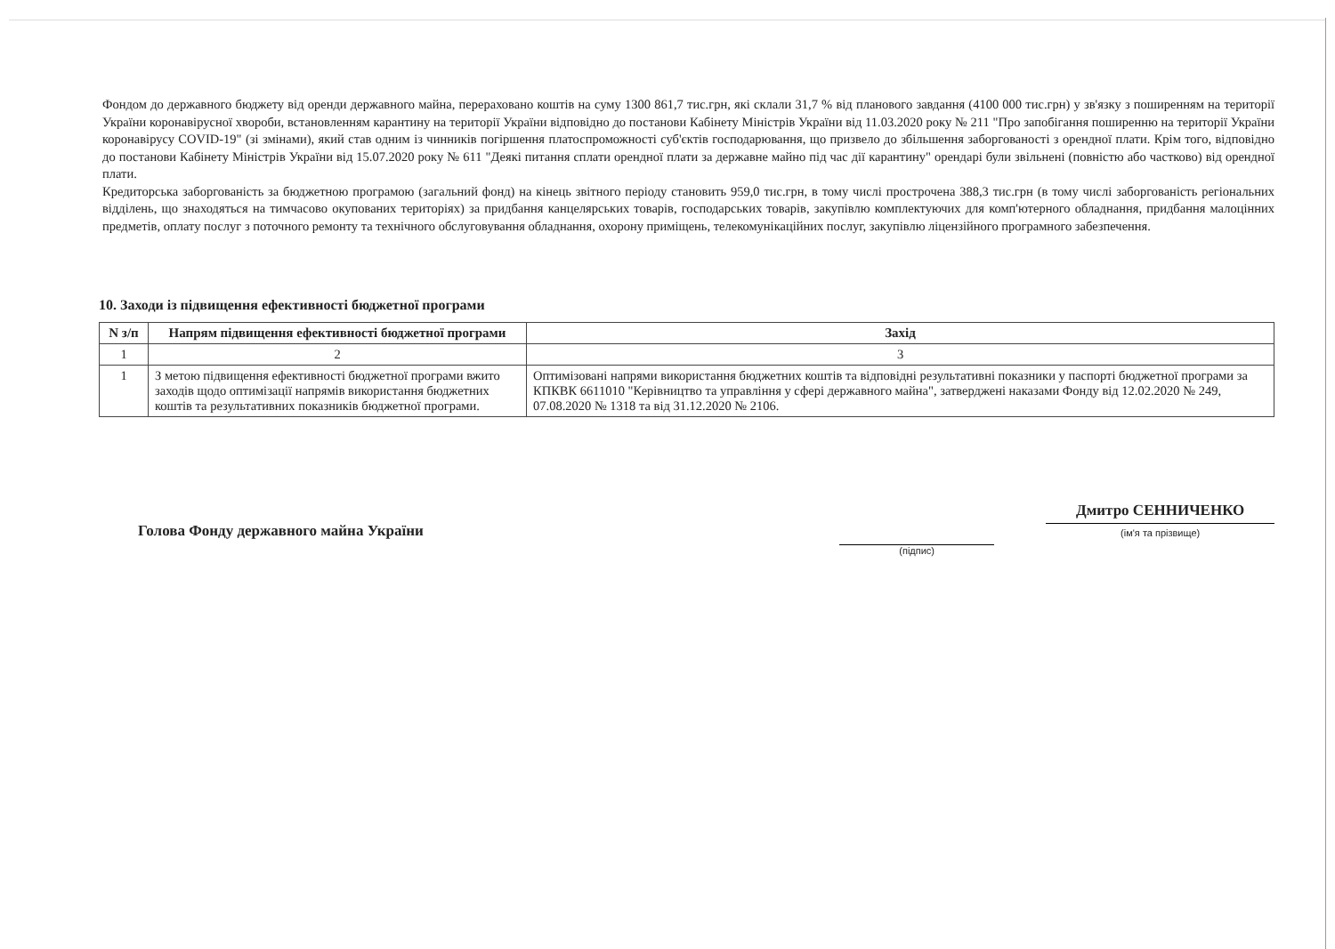Фондом до державного бюджету від оренди державного майна, перераховано коштів на суму 1300 861,7 тис.грн, які склали 31,7 % від планового завдання (4100 000 тис.грн) у зв'язку з поширенням на території України коронавірусної хвороби, встановленням карантину на території України відповідно до постанови Кабінету Міністрів України від 11.03.2020 року № 211 "Про запобігання поширенню на території України коронавірусу COVID-19" (зі змінами), який став одним із чинників погіршення платоспроможності суб'єктів господарювання, що призвело до збільшення заборгованості з орендної плати. Крім того, відповідно до постанови Кабінету Міністрів України від 15.07.2020 року № 611 "Деякі питання сплати орендної плати за державне майно під час дії карантину" орендарі були звільнені (повністю або частково) від орендної плати.
Кредиторська заборгованість за бюджетною програмою (загальний фонд) на кінець звітного періоду становить 959,0 тис.грн, в тому числі прострочена 388,3 тис.грн (в тому числі заборгованість регіональних відділень, що знаходяться на тимчасово окупованих територіях) за придбання канцелярських товарів, господарських товарів, закупівлю комплектуючих для комп'ютерного обладнання, придбання малоцінних предметів, оплату послуг з поточного ремонту та технічного обслуговування обладнання, охорону приміщень, телекомунікаційних послуг, закупівлю ліцензійного програмного забезпечення.
10. Заходи із підвищення ефективності бюджетної програми
| N з/п | Напрям підвищення ефективності бюджетної програми | Захід |
| --- | --- | --- |
| 1 | 2 | 3 |
| 1 | З метою підвищення ефективності бюджетної програми вжито заходів щодо оптимізації напрямів використання бюджетних коштів та результативних показників бюджетної програми. | Оптимізовані напрями використання бюджетних коштів та відповідні результативні показники у паспорті бюджетної програми за КПКВК 6611010 "Керівництво та управління у сфері державного майна", затверджені наказами Фонду від 12.02.2020 № 249, 07.08.2020 № 1318 та від 31.12.2020 № 2106. |
Голова Фонду державного майна України
(підпис)
Дмитро СЕННИЧЕНКО
(ім'я та прізвище)